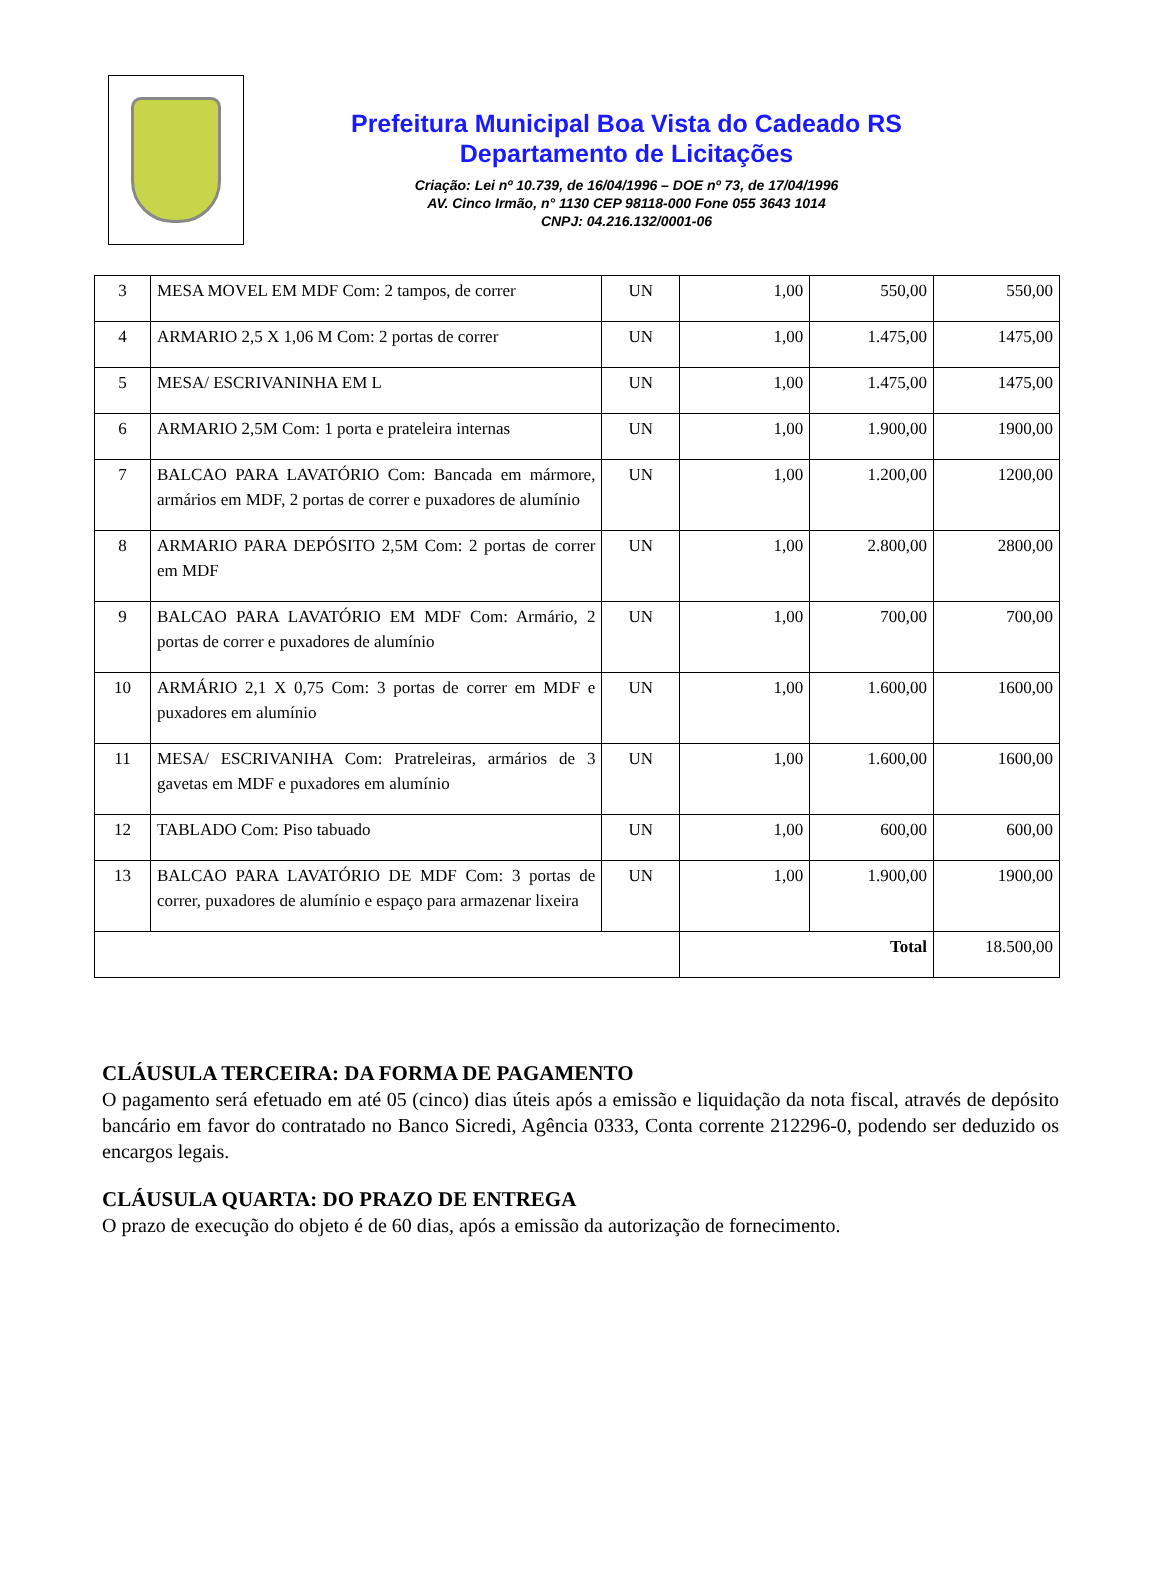Prefeitura Municipal Boa Vista do Cadeado RS
Departamento de Licitações
Criação: Lei nº 10.739, de 16/04/1996 – DOE nº 73, de 17/04/1996
AV. Cinco Irmão, n° 1130 CEP 98118-000 Fone 055 3643 1014
CNPJ: 04.216.132/0001-06
| 3 | MESA MOVEL EM MDF Com: 2 tampos, de correr | UN | 1,00 | 550,00 | 550,00 |
| 4 | ARMARIO 2,5 X 1,06 M Com: 2 portas de correr | UN | 1,00 | 1.475,00 | 1475,00 |
| 5 | MESA/ ESCRIVANINHA EM L | UN | 1,00 | 1.475,00 | 1475,00 |
| 6 | ARMARIO 2,5M Com: 1 porta e prateleira internas | UN | 1,00 | 1.900,00 | 1900,00 |
| 7 | BALCAO PARA LAVATÓRIO Com: Bancada em mármore, armários em MDF, 2 portas de correr e puxadores de alumínio | UN | 1,00 | 1.200,00 | 1200,00 |
| 8 | ARMARIO PARA DEPÓSITO 2,5M Com: 2 portas de correr em MDF | UN | 1,00 | 2.800,00 | 2800,00 |
| 9 | BALCAO PARA LAVATÓRIO EM MDF Com: Armário, 2 portas de correr e puxadores de alumínio | UN | 1,00 | 700,00 | 700,00 |
| 10 | ARMÁRIO 2,1 X 0,75 Com: 3 portas de correr em MDF e puxadores em alumínio | UN | 1,00 | 1.600,00 | 1600,00 |
| 11 | MESA/ ESCRIVANIHA Com: Pratreleiras, armários de 3 gavetas em MDF e puxadores em alumínio | UN | 1,00 | 1.600,00 | 1600,00 |
| 12 | TABLADO Com: Piso tabuado | UN | 1,00 | 600,00 | 600,00 |
| 13 | BALCAO PARA LAVATÓRIO DE MDF Com: 3 portas de correr, puxadores de alumínio e espaço para armazenar lixeira | UN | 1,00 | 1.900,00 | 1900,00 |
| | | | Total | | 18.500,00 |
CLÁUSULA TERCEIRA: DA FORMA DE PAGAMENTO
O pagamento será efetuado em até 05 (cinco) dias úteis após a emissão e liquidação da nota fiscal, através de depósito bancário em favor do contratado no Banco Sicredi, Agência 0333, Conta corrente 212296-0, podendo ser deduzido os encargos legais.
CLÁUSULA QUARTA: DO PRAZO DE ENTREGA
O prazo de execução do objeto é de 60 dias, após a emissão da autorização de fornecimento.